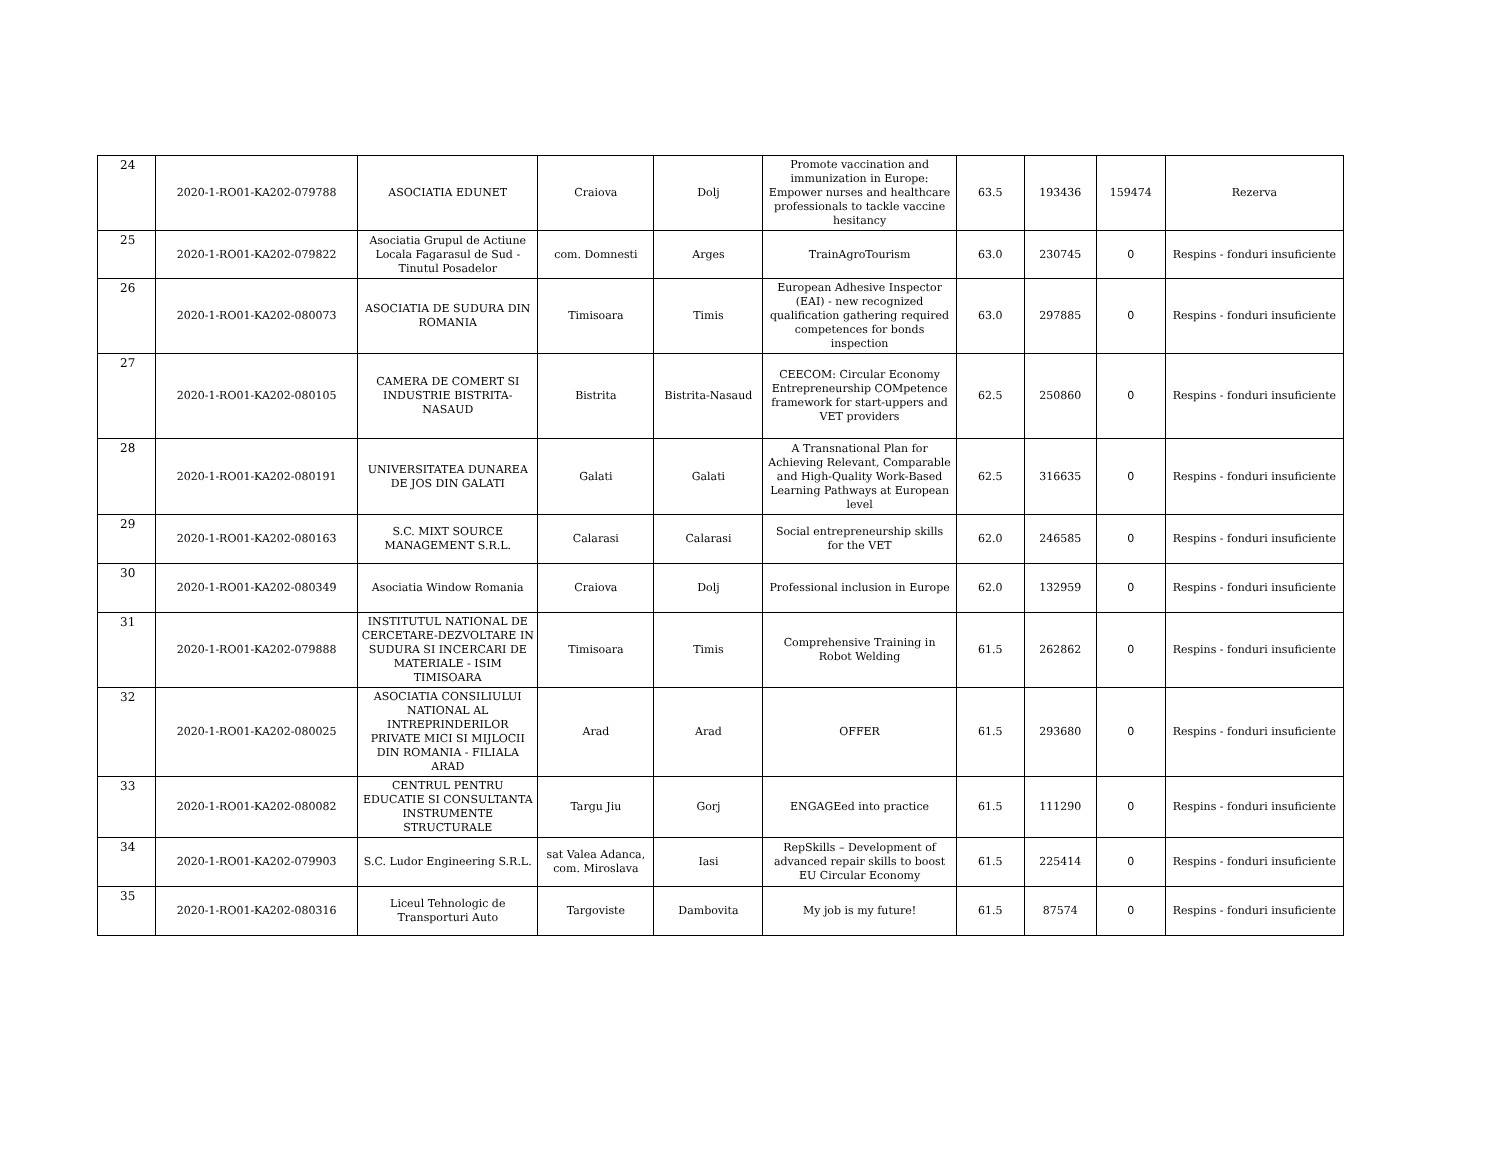| 24 | 2020-1-RO01-KA202-079788 | ASOCIATIA EDUNET | Craiova | Dolj | Promote vaccination and immunization in Europe: Empower nurses and healthcare professionals to tackle vaccine hesitancy | 63.5 | 193436 | 159474 | Rezerva |
| 25 | 2020-1-RO01-KA202-079822 | Asociatia Grupul de Actiune Locala Fagarasul de Sud - Tinutul Posadelor | com. Domnesti | Arges | TrainAgroTourism | 63.0 | 230745 | 0 | Respins - fonduri insuficiente |
| 26 | 2020-1-RO01-KA202-080073 | ASOCIATIA DE SUDURA DIN ROMANIA | Timisoara | Timis | European Adhesive Inspector (EAI) - new recognized qualification gathering required competences for bonds inspection | 63.0 | 297885 | 0 | Respins - fonduri insuficiente |
| 27 | 2020-1-RO01-KA202-080105 | CAMERA DE COMERT SI INDUSTRIE BISTRITA-NASAUD | Bistrita | Bistrita-Nasaud | CEECOM: Circular Economy Entrepreneurship COMpetence framework for start-uppers and VET providers | 62.5 | 250860 | 0 | Respins - fonduri insuficiente |
| 28 | 2020-1-RO01-KA202-080191 | UNIVERSITATEA DUNAREA DE JOS DIN GALATI | Galati | Galati | A Transnational Plan for Achieving Relevant, Comparable and High-Quality Work-Based Learning Pathways at European level | 62.5 | 316635 | 0 | Respins - fonduri insuficiente |
| 29 | 2020-1-RO01-KA202-080163 | S.C. MIXT SOURCE MANAGEMENT S.R.L. | Calarasi | Calarasi | Social entrepreneurship skills for the VET | 62.0 | 246585 | 0 | Respins - fonduri insuficiente |
| 30 | 2020-1-RO01-KA202-080349 | Asociatia Window Romania | Craiova | Dolj | Professional inclusion in Europe | 62.0 | 132959 | 0 | Respins - fonduri insuficiente |
| 31 | 2020-1-RO01-KA202-079888 | INSTITUTUL NATIONAL DE CERCETARE-DEZVOLTARE IN SUDURA SI INCERCARI DE MATERIALE - ISIM TIMISOARA | Timisoara | Timis | Comprehensive Training in Robot Welding | 61.5 | 262862 | 0 | Respins - fonduri insuficiente |
| 32 | 2020-1-RO01-KA202-080025 | ASOCIATIA CONSILIULUI NATIONAL AL INTREPRINDERILOR PRIVATE MICI SI MIJLOCII DIN ROMANIA - FILIALA ARAD | Arad | Arad | OFFER | 61.5 | 293680 | 0 | Respins - fonduri insuficiente |
| 33 | 2020-1-RO01-KA202-080082 | CENTRUL PENTRU EDUCATIE SI CONSULTANTA INSTRUMENTE STRUCTURALE | Targu Jiu | Gorj | ENGAGEed into practice | 61.5 | 111290 | 0 | Respins - fonduri insuficiente |
| 34 | 2020-1-RO01-KA202-079903 | S.C. Ludor Engineering S.R.L. | sat Valea Adanca, com. Miroslava | Iasi | RepSkills – Development of advanced repair skills to boost EU Circular Economy | 61.5 | 225414 | 0 | Respins - fonduri insuficiente |
| 35 | 2020-1-RO01-KA202-080316 | Liceul Tehnologic de Transporturi Auto | Targoviste | Dambovita | My job is my future! | 61.5 | 87574 | 0 | Respins - fonduri insuficiente |